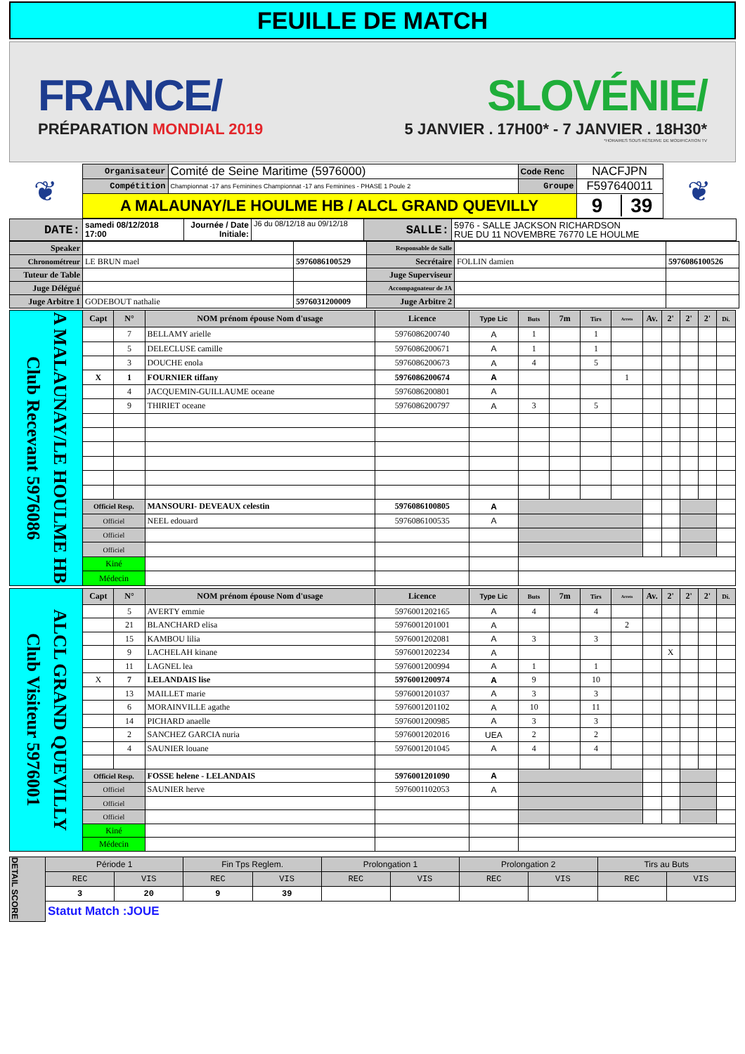FEUILLE DE MATCH
FRANCE/
PRÉPARATION MONDIAL 2019
SLOVÉNIE/
5 JANVIER . 17H00* - 7 JANVIER . 18H30*
*HORAIRES SOUS RÉSERVE DE MODIFICATION TV
| ❦ | Organisateur | Comité de Seine Maritime (5976000) | Code Renc | NACFJPN | ❦ |
| | Compétition | Championnat -17 ans Feminines Championnat -17 ans Feminines - PHASE 1 Poule 2 | Groupe | F597640011 | |
| | A MALAUNAY/LE HOULME HB / ALCL GRAND QUEVILLY | | | 9 39 | |
| DATE: | samedi 08/12/2018 17:00 | Journée / Date Initiale: | J6 du 08/12/18 au 09/12/18 | SALLE: | 5976 - SALLE JACKSON RICHARDSON RUE DU 11 NOVEMBRE 76770 LE HOULME |
| Speaker | | | Responsable de Salle | | |
| Chronométreur | LE BRUN mael | 5976086100529 | Secrétaire | FOLLIN damien | 5976086100526 |
| Tuteur de Table | | | Juge Superviseur | | |
| Juge Délégué | | | Accompagnateur de JA | | |
| Juge Arbitre 1 | GODEBOUT nathalie | 5976031200009 | Juge Arbitre 2 | | |
| Club Recevant 5976086 A MALAUNAY/LE HOULME HB | Capt | N° | NOM prénom épouse Nom d'usage | Licence | Type Lic | Buts | 7m | Tirs | Arrets | Av. | 2' | 2' | 2' | Di. |
| | | 7 | BELLAMY arielle | 5976086200740 | A | 1 | | 1 | | | | | | |
| | | 5 | DELECLUSE camille | 5976086200671 | A | 1 | | 1 | | | | | | |
| | | 3 | DOUCHE enola | 5976086200673 | A | 4 | | 5 | | | | | | |
| | X | 1 | FOURNIER tiffany | 5976086200674 | A | | | | 1 | | | | | |
| | | 4 | JACQUEMIN-GUILLAUME oceane | 5976086200801 | A | | | | | | | | | |
| | | 9 | THIRIET oceane | 5976086200797 | A | 3 | | 5 | | | | | | |
| | Officiel Resp. | | MANSOURI- DEVEAUX celestin | 5976086100805 | A | | | | | | | | | |
| | Officiel | | NEEL edouard | 5976086100535 | A | | | | | | | | | |
| | Officiel | | | | | | | | | | | | | |
| | Officiel | | | | | | | | | | | | | |
| | Kiné | | | | | | | | | | | | | |
| | Médecin | | | | | | | | | | | | | |
| Club Visiteur 5976001 ALCL GRAND QUEVILLY | Capt | N° | NOM prénom épouse Nom d'usage | Licence | Type Lic | Buts | 7m | Tirs | Arrets | Av. | 2' | 2' | 2' | Di. |
| | | 5 | AVERTY emmie | 5976001202165 | A | 4 | | 4 | | | | | | |
| | | 21 | BLANCHARD elisa | 5976001201001 | A | | | | 2 | | | | | |
| | | 15 | KAMBOU lilia | 5976001202081 | A | 3 | | 3 | | | | | | |
| | | 9 | LACHELAH kinane | 5976001202234 | A | | | | | | X | | | |
| | | 11 | LAGNEL lea | 5976001200994 | A | 1 | | 1 | | | | | | |
| | X | 7 | LELANDAIS lise | 5976001200974 | A | 9 | | 10 | | | | | | |
| | | 13 | MAILLET marie | 5976001201037 | A | 3 | | 3 | | | | | | |
| | | 6 | MORAINVILLE agathe | 5976001201102 | A | 10 | | 11 | | | | | | |
| | | 14 | PICHARD anaelle | 5976001200985 | A | 3 | | 3 | | | | | | |
| | | 2 | SANCHEZ GARCIA nuria | 5976001202016 | UEA | 2 | | 2 | | | | | | |
| | | 4 | SAUNIER louane | 5976001201045 | A | 4 | | 4 | | | | | | |
| | Officiel Resp. | | FOSSE helene - LELANDAIS | 5976001201090 | A | | | | | | | | | |
| | Officiel | | SAUNIER herve | 5976001102053 | A | | | | | | | | | |
| | Officiel | | | | | | | | | | | | | |
| | Officiel | | | | | | | | | | | | | |
| | Kiné | | | | | | | | | | | | | |
| | Médecin | | | | | | | | | | | | | |
| DETAIL SCORE | Période 1 | | Fin Tps Reglem. | | Prolongation 1 | | Prolongation 2 | | Tirs au Buts | |
| | REC | VIS | REC | VIS | REC | VIS | REC | VIS | REC | VIS |
| | 3 | 20 | 9 | 39 | | | | | | |
| | Statut Match :JOUE | | | | | | | | | |